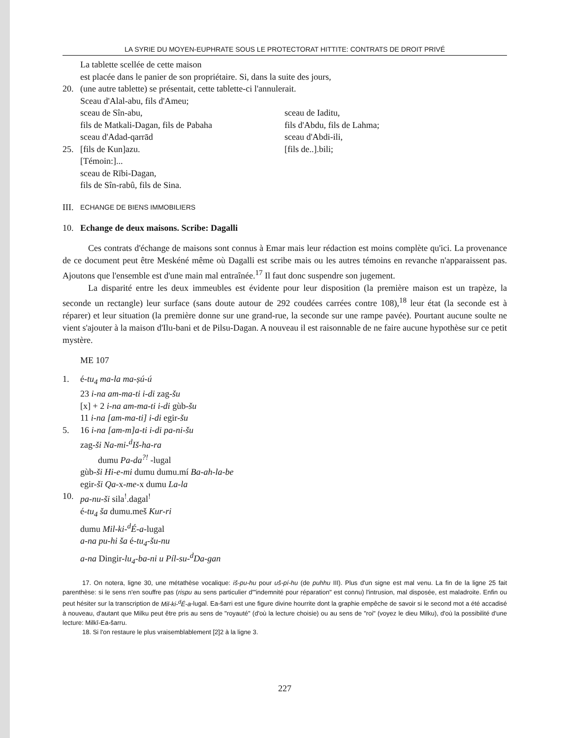LA SYRIE DU MOYEN-EUPHRATE SOUS LE PROTECTORAT HITTITE: CONTRATS DE DROIT PRIVÉ
La tablette scellée de cette maison
est placée dans le panier de son propriétaire. Si, dans la suite des jours,
20. (une autre tablette) se présentait, cette tablette-ci l'annulerait.
Sceau d'Alal-abu, fils d'Ameu;
sceau de Sîn-abu, sceau de Iaditu,
fils de Matkali-Dagan, fils de Pabaha fils d'Abdu, fils de Lahma;
sceau d'Adad-qarrād sceau d'Abdi-ili,
25. [fils de Kun]azu. [fils de..].bili;
[Témoin:]...
sceau de Rībi-Dagan,
fils de Sîn-rabû, fils de Sina.
III. ECHANGE DE BIENS IMMOBILIERS
10. Echange de deux maisons. Scribe: Dagalli
Ces contrats d'échange de maisons sont connus à Emar mais leur rédaction est moins complète qu'ici. La provenance de ce document peut être Meskéné même où Dagalli est scribe mais ou les autres témoins en revanche n'apparaissent pas. Ajoutons que l'ensemble est d'une main mal entraînée.<sup>17</sup> Il faut donc suspendre son jugement.
La disparité entre les deux immeubles est évidente pour leur disposition (la première maison est un trapèze, la seconde un rectangle) leur surface (sans doute autour de 292 coudées carrées contre 108),<sup>18</sup> leur état (la seconde est à réparer) et leur situation (la première donne sur une grand-rue, la seconde sur une rampe pavée). Pourtant aucune soulte ne vient s'ajouter à la maison d'Ilu-bani et de Pilsu-Dagan. A nouveau il est raisonnable de ne faire aucune hypothèse sur ce petit mystère.
ME 107
1. é-tu<sub>4</sub> ma-la ma-ṣú-ú
23 i-na am-ma-ti i-di zag-šu
[x] + 2 i-na am-ma-ti i-di gùb-šu
11 i-na [am-ma-ti] i-di egir-šu
5. 16 i-na [am-m]a-ti i-di pa-ni-šu
zag-ši Na-mi-<sup>d</sup>Iš-ha-ra
dumu Pa-da<sup>?!</sup> -lugal
gùb-ši Hi-e-mi dumu dumu.mí Ba-ah-la-be
egir-ši Qa-x-me-x dumu La-la
10. pa-nu-ši sila<sup>!</sup>.dagal<sup>!</sup>
é-tu<sub>4</sub> ša dumu.meš Kur-ri
dumu Mil-ki-<sup>d</sup>É-a-lugal
a-na pu-hi ša é-tu<sub>4</sub>-šu-nu
a-na Dingir-lu<sub>4</sub>-ba-ni u Píl-su-<sup>d</sup>Da-gan
17. On notera, ligne 30, une métathèse vocalique: iš-pu-hu pour uš-pí-hu (de puhhu III). Plus d'un signe est mal venu. La fin de la ligne 25 fait parenthèse: si le sens n'en souffre pas (rispu au sens particulier d'"indemnité pour réparation" est connu) l'intrusion, mal disposée, est maladroite. Enfin ou peut hésiter sur la transcription de Mil-ki-<sup>d</sup>É-a-lugal. Ea-šarri est une figure divine hourrite dont la graphie empêche de savoir si le second mot a été accadisé à nouveau, d'autant que Milku peut être pris au sens de "royauté" (d'où la lecture choisie) ou au sens de "roi" (voyez le dieu Milku), d'où la possibilité d'une lecture: Milkī-Ea-šarru.
18. Si l'on restaure le plus vraisemblablement [2]2 à la ligne 3.
227